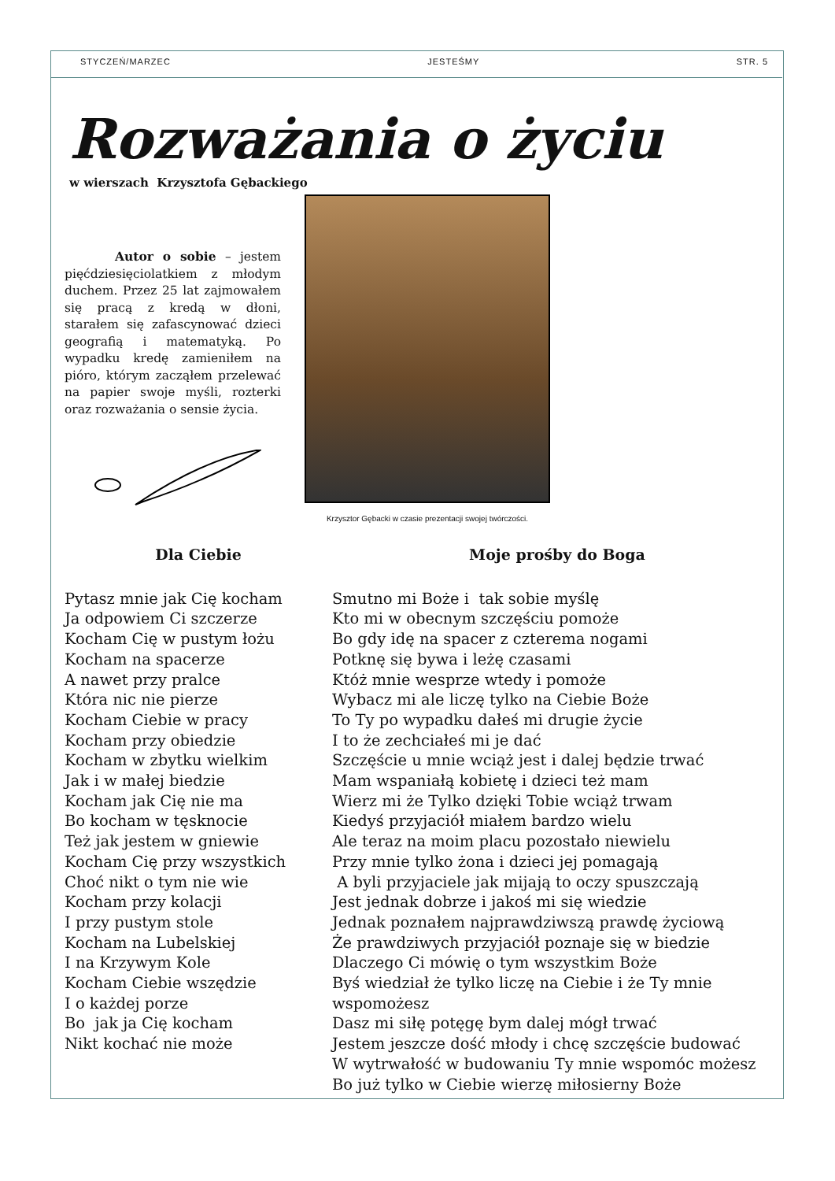STYCZEŃ/MARZEC JESTEŚMY STR. 5
Rozważania o życiu
w wierszach Krzysztofa Gębackiego
Autor o sobie – jestem pięćdziesięciolatkiem z młodym duchem. Przez 25 lat zajmowałem się pracą z kredą w dłoni, starałem się zafascynować dzieci geografią i matematyką. Po wypadku kredę zamieniłem na pióro, którym zacząłem przelewać na papier swoje myśli, rozterki oraz rozważania o sensie życia.
Krzysztor Gębacki w czasie prezentacji swojej twórczości.
Dla Ciebie
Pytasz mnie jak Cię kocham
Ja odpowiem Ci szczerze
Kocham Cię w pustym łożu
Kocham na spacerze
A nawet przy pralce
Która nic nie pierze
Kocham Ciebie w pracy
Kocham przy obiedzie
Kocham w zbytku wielkim
Jak i w małej biedzie
Kocham jak Cię nie ma
Bo kocham w tęsknocie
Też jak jestem w gniewie
Kocham Cię przy wszystkich
Choć nikt o tym nie wie
Kocham przy kolacji
I przy pustym stole
Kocham na Lubelskiej
I na Krzywym Kole
Kocham Ciebie wszędzie
I o każdej porze
Bo jak ja Cię kocham
Nikt kochać nie może
Moje prośby do Boga
Smutno mi Boże i tak sobie myślę
Kto mi w obecnym szczęściu pomoże
Bo gdy idę na spacer z czterema nogami
Potknę się bywa i leżę czasami
Któż mnie wesprze wtedy i pomoże
Wybacz mi ale liczę tylko na Ciebie Boże
To Ty po wypadku dałeś mi drugie życie
I to że zechciałeś mi je dać
Szczęście u mnie wciąż jest i dalej będzie trwać
Mam wspaniałą kobietę i dzieci też mam
Wierz mi że Tylko dzięki Tobie wciąż trwam
Kiedyś przyjaciół miałem bardzo wielu
Ale teraz na moim placu pozostało niewielu
Przy mnie tylko żona i dzieci jej pomagają
A byli przyjaciele jak mijają to oczy spuszczają
Jest jednak dobrze i jakoś mi się wiedzie
Jednak poznałem najprawdziwszą prawdę życiową
Że prawdziwych przyjaciół poznaje się w biedzie
Dlaczego Ci mówię o tym wszystkim Boże
Byś wiedział że tylko liczę na Ciebie i że Ty mnie wspomożesz
Dasz mi siłę potęgę bym dalej mógł trwać
Jestem jeszcze dość młody i chcę szczęście budować
W wytrwałość w budowaniu Ty mnie wspomóc możesz
Bo już tylko w Ciebie wierzę miłosierny Boże